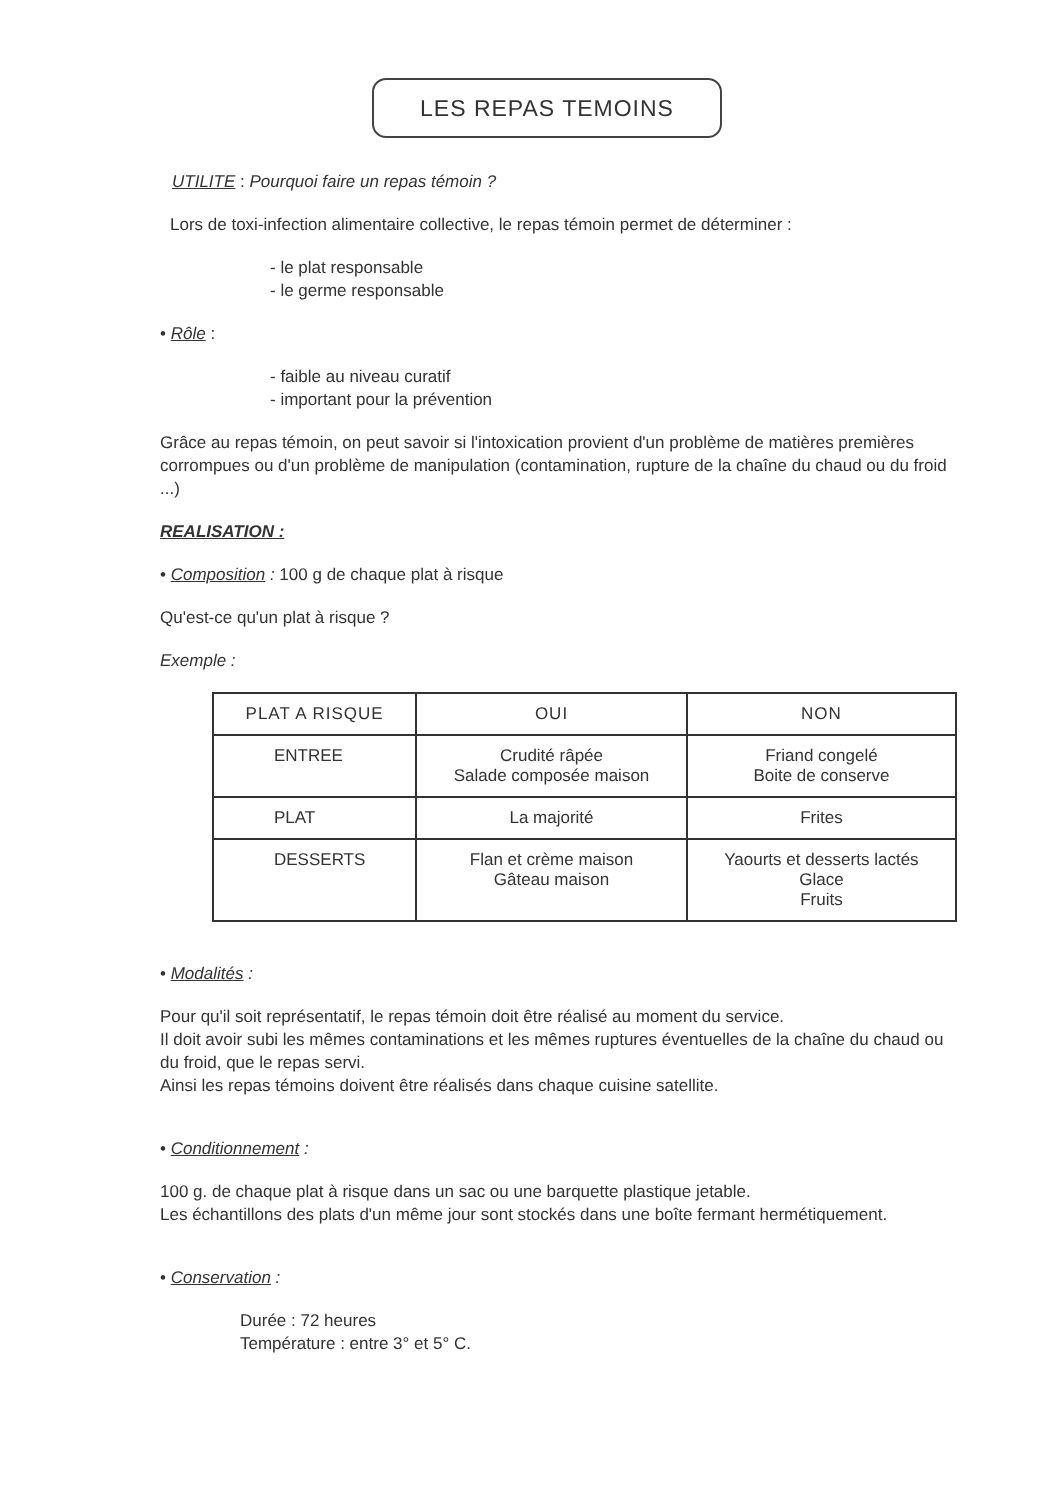LES REPAS TEMOINS
UTILITE : Pourquoi faire un repas témoin ?
Lors de toxi-infection alimentaire collective, le repas témoin permet de déterminer :
- le plat responsable
- le germe responsable
• Rôle :
- faible au niveau curatif
- important pour la prévention
Grâce au repas témoin, on peut savoir si l'intoxication provient d'un problème de matières premières corrompues ou d'un problème de manipulation (contamination, rupture de la chaîne du chaud ou du froid ...)
REALISATION :
• Composition : 100 g de chaque plat à risque
Qu'est-ce qu'un plat à risque ?
Exemple :
| PLAT A RISQUE | OUI | NON |
| --- | --- | --- |
| ENTREE | Crudité râpée Salade composée maison | Friand congelé Boite de conserve |
| PLAT | La majorité | Frites |
| DESSERTS | Flan et crème maison Gâteau maison | Yaourts et desserts lactés Glace Fruits |
• Modalités :
Pour qu'il soit représentatif, le repas témoin doit être réalisé au moment du service.
Il doit avoir subi les mêmes contaminations et les mêmes ruptures éventuelles de la chaîne du chaud ou du froid, que le repas servi.
Ainsi les repas témoins doivent être réalisés dans chaque cuisine satellite.
• Conditionnement :
100 g. de chaque plat à risque dans un sac ou une barquette plastique jetable.
Les échantillons des plats d'un même jour sont stockés dans une boîte fermant hermétiquement.
• Conservation :
Durée : 72 heures
Température : entre 3° et 5° C.